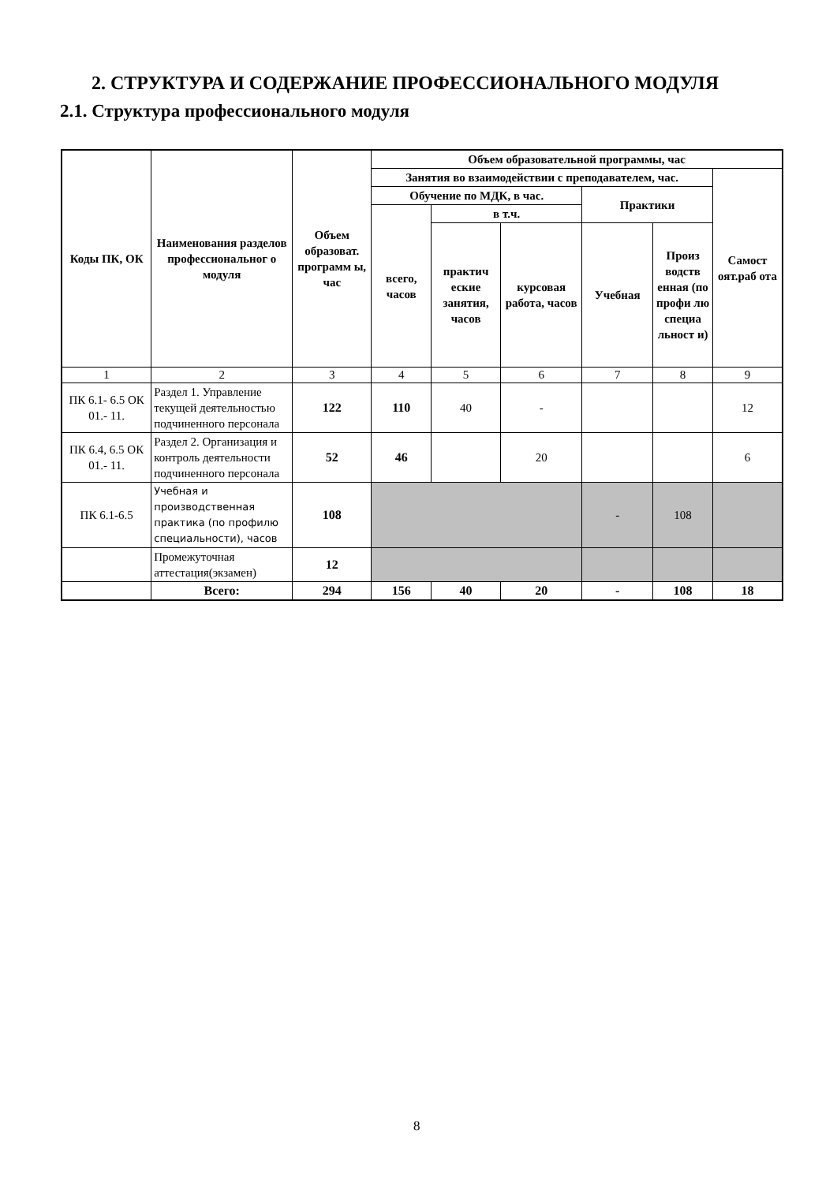2. СТРУКТУРА И СОДЕРЖАНИЕ ПРОФЕССИОНАЛЬНОГО МОДУЛЯ
2.1. Структура профессионального модуля
| Коды ПК, ОК | Наименования разделов профессиональног о модуля | Объем образоват. программ ы, час | Объем образовательной программы, час | | | | | |
| --- | --- | --- | --- | --- | --- | --- | --- | --- |
| | | | Занятия во взаимодействии с преподавателем, час. | | | | | Самост оят.раб ота |
| | | | Обучение по МДК, в час. | | | Практики | | |
| | | | всего, часов | в т.ч. | | | | |
| | | | | практич еские занятия, часов | курсовая работа, часов | Учебная | Произ водств енная (по профи лю специа льност и) | |
| 1 | 2 | 3 | 4 | 5 | 6 | 7 | 8 | 9 |
| ПК 6.1- 6.5 ОК 01.- 11. | Раздел 1. Управление текущей деятельностью подчиненного персонала | 122 | 110 | 40 | - | | | 12 |
| ПК 6.4, 6.5 ОК 01.- 11. | Раздел 2. Организация и контроль деятельности подчиненного персонала | 52 | 46 | | 20 | | | 6 |
| ПК 6.1-6.5 | Учебная и производственная практика (по профилю специальности), часов | 108 | | | | - | 108 | |
| | Промежуточная аттестация(экзамен) | 12 | | | | | | |
| | Всего: | 294 | 156 | 40 | 20 | - | 108 | 18 |
8